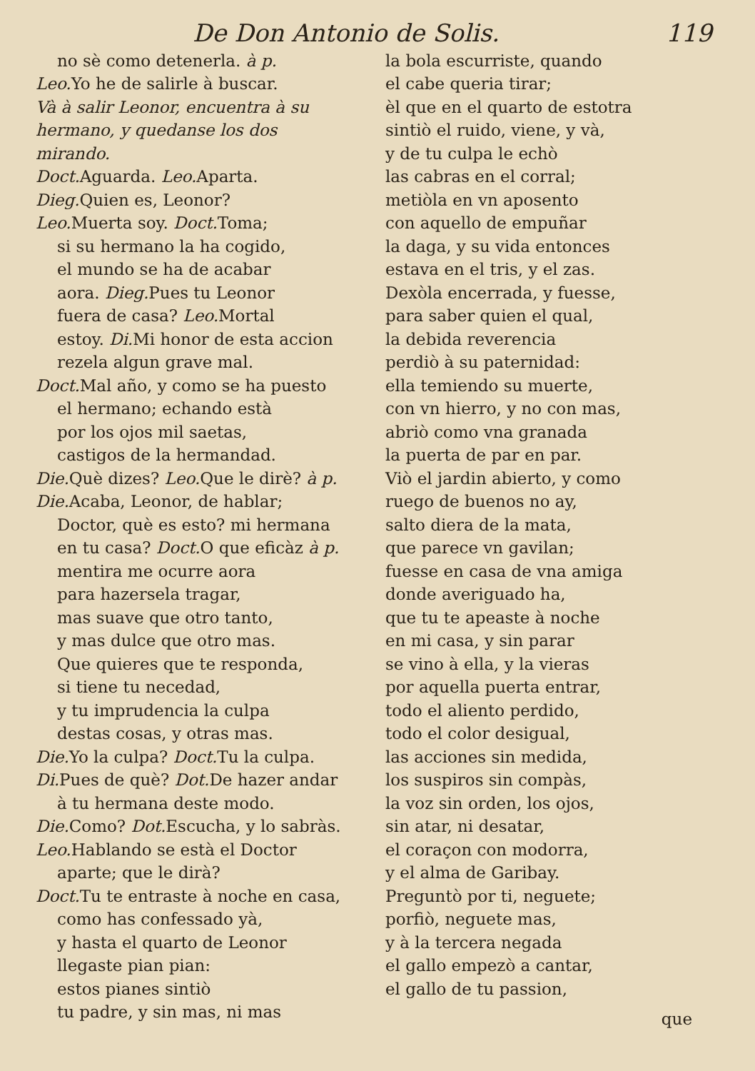De Don Antonio de Solis. 119
no sè como detenerla. à p.
Leo. Yo he de salirle à buscar.
Và à salir Leonor, encuentra à su hermano, y quedanse los dos mirando.
Doct. Aguarda. Leo. Aparta.
Dieg. Quien es, Leonor?
Leo. Muerta soy. Doct. Toma;
si su hermano la ha cogido,
el mundo se ha de acabar
aora. Dieg. Pues tu Leonor
fuera de casa? Leo. Mortal
estoy. Di. Mi honor de esta accion
rezela algun grave mal.
Doct. Mal año, y como se ha puesto
el hermano; echando està
por los ojos mil saetas,
castigos de la hermandad.
Die. Què dizes? Leo. Que le dirè? à p.
Die. Acaba, Leonor, de hablar;
Doctor, què es esto? mi hermana
en tu casa? Doct. O que eficàz à p.
mentira me ocurre aora
para hazersela tragar,
mas suave que otro tanto,
y mas dulce que otro mas.
Que quieres que te responda,
si tiene tu necedad,
y tu imprudencia la culpa
destas cosas, y otras mas.
Die. Yo la culpa? Doct. Tu la culpa.
Di. Pues de què? Dot. De hazer andar
à tu hermana deste modo.
Die. Como? Dot. Escucha, y lo sabràs.
Leo. Hablando se està el Doctor
aparte; que le dirà?
Doct. Tu te entraste à noche en casa,
como has confessado yà,
y hasta el quarto de Leonor
llegaste pian pian:
estos pianes sintiò
tu padre, y sin mas, ni mas
la bola escurriste, quando
el cabe queria tirar;
èl que en el quarto de estotra
sintiò el ruido, viene, y và,
y de tu culpa le echò
las cabras en el corral;
metiòla en vn aposento
con aquello de empuñar
la daga, y su vida entonces
estava en el tris, y el zas.
Dexòla encerrada, y fuesse,
para saber quien el qual,
la debida reverencia
perdiò à su paternidad:
ella temiendo su muerte,
con vn hierro, y no con mas,
abriò como vna granada
la puerta de par en par.
Viò el jardin abierto, y como
ruego de buenos no ay,
salto diera de la mata,
que parece vn gavilan;
fuesse en casa de vna amiga
donde averiguado ha,
que tu te apeaste à noche
en mi casa, y sin parar
se vino à ella, y la vieras
por aquella puerta entrar,
todo el aliento perdido,
todo el color desigual,
las acciones sin medida,
los suspiros sin compàs,
la voz sin orden, los ojos,
sin atar, ni desatar,
el coraçon con modorra,
y el alma de Garibay.
Preguntò por ti, neguete;
porfiò, neguete mas,
y à la tercera negada
el gallo empezò a cantar,
el gallo de tu passion,
que